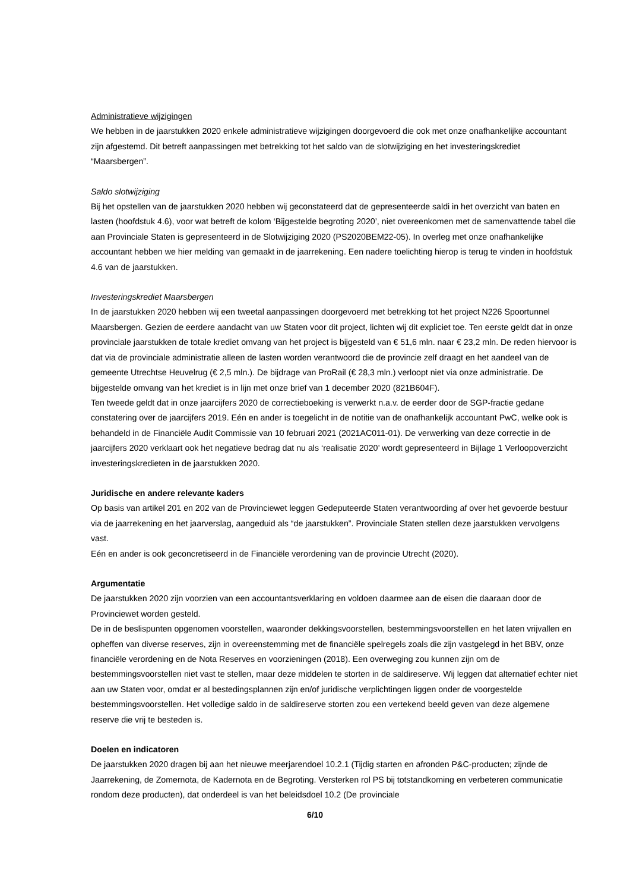Administratieve wijzigingen
We hebben in de jaarstukken 2020 enkele administratieve wijzigingen doorgevoerd die ook met onze onafhankelijke accountant zijn afgestemd. Dit betreft aanpassingen met betrekking tot het saldo van de slotwijziging en het investeringskrediet “Maarsbergen”.
Saldo slotwijziging
Bij het opstellen van de jaarstukken 2020 hebben wij geconstateerd dat de gepresenteerde saldi in het overzicht van baten en lasten (hoofdstuk 4.6), voor wat betreft de kolom ‘Bijgestelde begroting 2020’, niet overeenkomen met de samenvattende tabel die aan Provinciale Staten is gepresenteerd in de Slotwijziging 2020 (PS2020BEM22-05). In overleg met onze onafhankelijke accountant hebben we hier melding van gemaakt in de jaarrekening. Een nadere toelichting hierop is terug te vinden in hoofdstuk 4.6 van de jaarstukken.
Investeringskrediet Maarsbergen
In de jaarstukken 2020 hebben wij een tweetal aanpassingen doorgevoerd met betrekking tot het project N226 Spoortunnel Maarsbergen. Gezien de eerdere aandacht van uw Staten voor dit project, lichten wij dit expliciet toe. Ten eerste geldt dat in onze provinciale jaarstukken de totale krediet omvang van het project is bijgesteld van € 51,6 mln. naar € 23,2 mln. De reden hiervoor is dat via de provinciale administratie alleen de lasten worden verantwoord die de provincie zelf draagt en het aandeel van de gemeente Utrechtse Heuvelrug (€ 2,5 mln.). De bijdrage van ProRail (€ 28,3 mln.) verloopt niet via onze administratie. De bijgestelde omvang van het krediet is in lijn met onze brief van 1 december 2020 (821B604F).
Ten tweede geldt dat in onze jaarcijfers 2020 de correctieboeking is verwerkt n.a.v. de eerder door de SGP-fractie gedane constatering over de jaarcijfers 2019. Eén en ander is toegelicht in de notitie van de onafhankelijk accountant PwC, welke ook is behandeld in de Financiële Audit Commissie van 10 februari 2021 (2021AC011-01). De verwerking van deze correctie in de jaarcijfers 2020 verklaart ook het negatieve bedrag dat nu als ‘realisatie 2020’ wordt gepresenteerd in Bijlage 1 Verloopoverzicht investeringskredieten in de jaarstukken 2020.
Juridische en andere relevante kaders
Op basis van artikel 201 en 202 van de Provinciewet leggen Gedeputeerde Staten verantwoording af over het gevoerde bestuur via de jaarrekening en het jaarverslag, aangeduid als “de jaarstukken”. Provinciale Staten stellen deze jaarstukken vervolgens vast.
Eén en ander is ook geconcretiseerd in de Financiële verordening van de provincie Utrecht (2020).
Argumentatie
De jaarstukken 2020 zijn voorzien van een accountantsverklaring en voldoen daarmee aan de eisen die daaraan door de Provinciewet worden gesteld.
De in de beslispunten opgenomen voorstellen, waaronder dekkingsvoorstellen, bestemmingsvoorstellen en het laten vrijvallen en opheffen van diverse reserves, zijn in overeenstemming met de financiële spelregels zoals die zijn vastgelegd in het BBV, onze financiële verordening en de Nota Reserves en voorzieningen (2018). Een overweging zou kunnen zijn om de bestemmingsvoorstellen niet vast te stellen, maar deze middelen te storten in de saldireserve. Wij leggen dat alternatief echter niet aan uw Staten voor, omdat er al bestedingsplannen zijn en/of juridische verplichtingen liggen onder de voorgestelde bestemmingsvoorstellen. Het volledige saldo in de saldireserve storten zou een vertekend beeld geven van deze algemene reserve die vrij te besteden is.
Doelen en indicatoren
De jaarstukken 2020 dragen bij aan het nieuwe meerjarendoel 10.2.1 (Tijdig starten en afronden P&C-producten; zijnde de Jaarrekening, de Zomernota, de Kadernota en de Begroting. Versterken rol PS bij totstandkoming en verbeteren communicatie rondom deze producten), dat onderdeel is van het beleidsdoel 10.2 (De provinciale
6/10